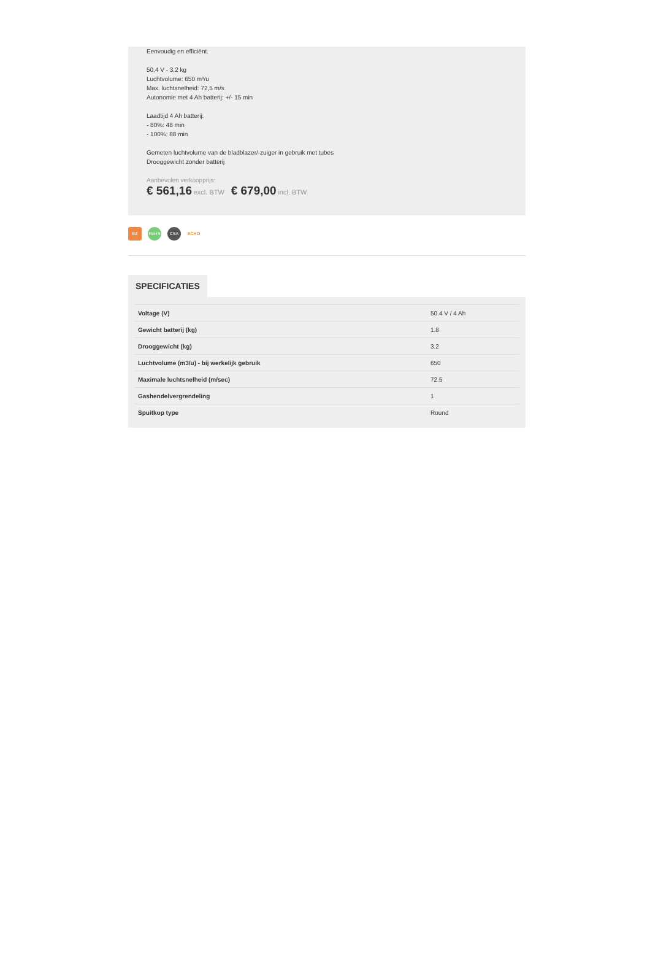Eenvoudig en efficiënt.
50,4 V - 3,2 kg
Luchtvolume: 650 m³/u
Max. luchtsnelheid: 72,5 m/s
Autonomie met 4 Ah batterij: +/- 15 min
Laadtijd 4 Ah batterij:
- 80%: 48 min
- 100%: 88 min
Gemeten luchtvolume van de bladblazer/-zuiger in gebruik met tubes
Drooggewicht zonder batterij
Aanbevolen verkoopprijs:
€ 561,16 excl. BTW € 679,00 incl. BTW
EZ RoHS CSA ECHO
SPECIFICATIES
| Voltage (V) | 50.4 V / 4 Ah |
| Gewicht batterij (kg) | 1.8 |
| Drooggewicht (kg) | 3.2 |
| Luchtvolume (m3/u) - bij werkelijk gebruik | 650 |
| Maximale luchtsnelheid (m/sec) | 72.5 |
| Gashendelvergrendeling | 1 |
| Spuitkop type | Round |